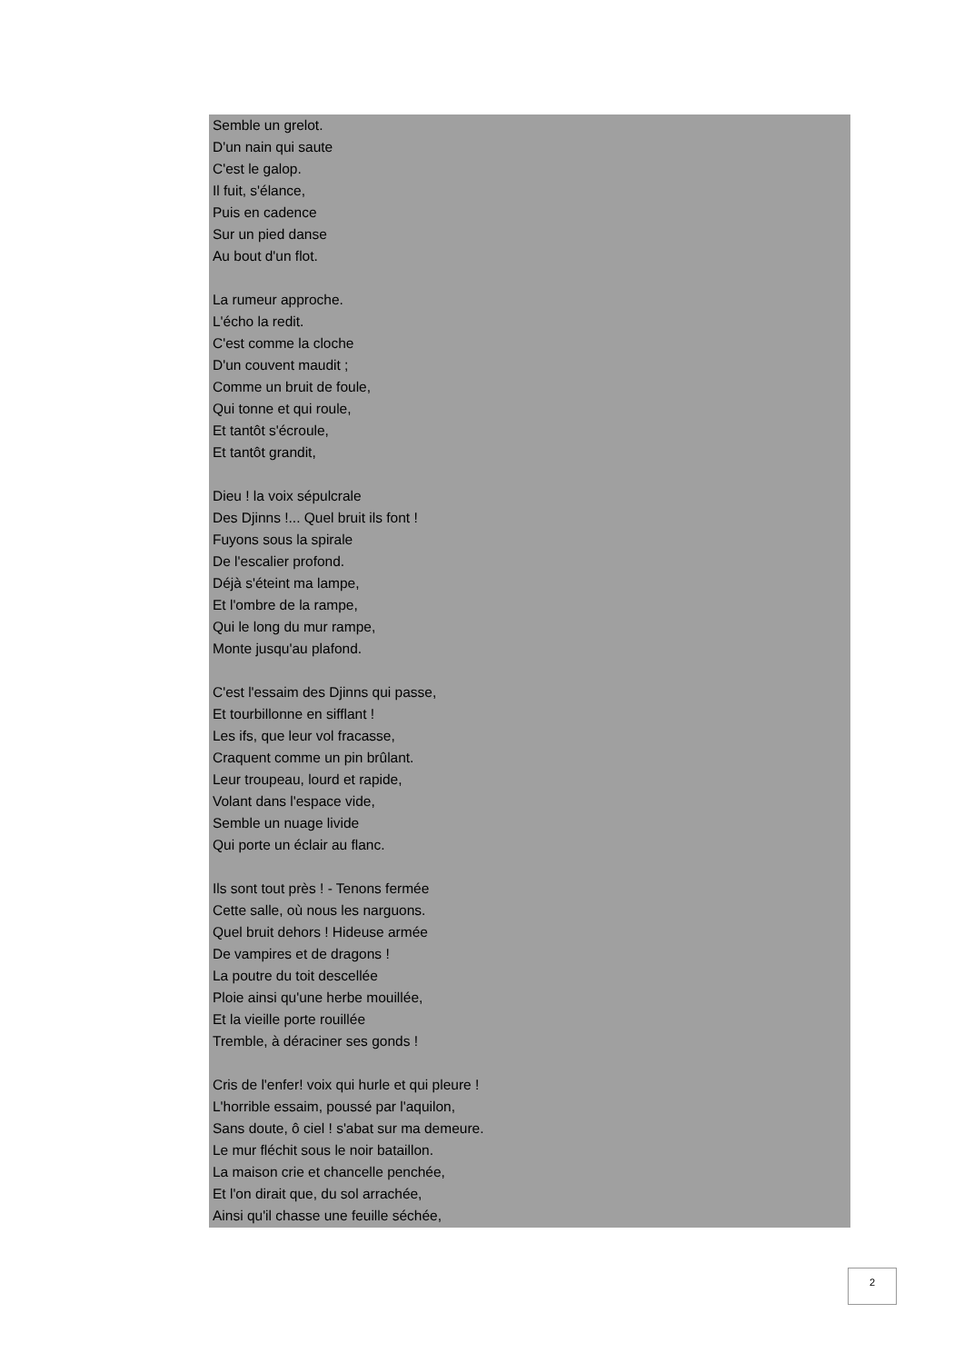Semble un grelot.
D'un nain qui saute
C'est le galop.
Il fuit, s'élance,
Puis en cadence
Sur un pied danse
Au bout d'un flot.
La rumeur approche.
L'écho la redit.
C'est comme la cloche
D'un couvent maudit ;
Comme un bruit de foule,
Qui tonne et qui roule,
Et tantôt s'écroule,
Et tantôt grandit,
Dieu ! la voix sépulcrale
Des Djinns !... Quel bruit ils font !
Fuyons sous la spirale
De l'escalier profond.
Déjà s'éteint ma lampe,
Et l'ombre de la rampe,
Qui le long du mur rampe,
Monte jusqu'au plafond.
C'est l'essaim des Djinns qui passe,
Et tourbillonne en sifflant !
Les ifs, que leur vol fracasse,
Craquent comme un pin brûlant.
Leur troupeau, lourd et rapide,
Volant dans l'espace vide,
Semble un nuage livide
Qui porte un éclair au flanc.
Ils sont tout près ! - Tenons fermée
Cette salle, où nous les narguons.
Quel bruit dehors ! Hideuse armée
De vampires et de dragons !
La poutre du toit descellée
Ploie ainsi qu'une herbe mouillée,
Et la vieille porte rouillée
Tremble, à déraciner ses gonds !
Cris de l'enfer! voix qui hurle et qui pleure !
L'horrible essaim, poussé par l'aquilon,
Sans doute, ô ciel ! s'abat sur ma demeure.
Le mur fléchit sous le noir bataillon.
La maison crie et chancelle penchée,
Et l'on dirait que, du sol arrachée,
Ainsi qu'il chasse une feuille séchée,
2